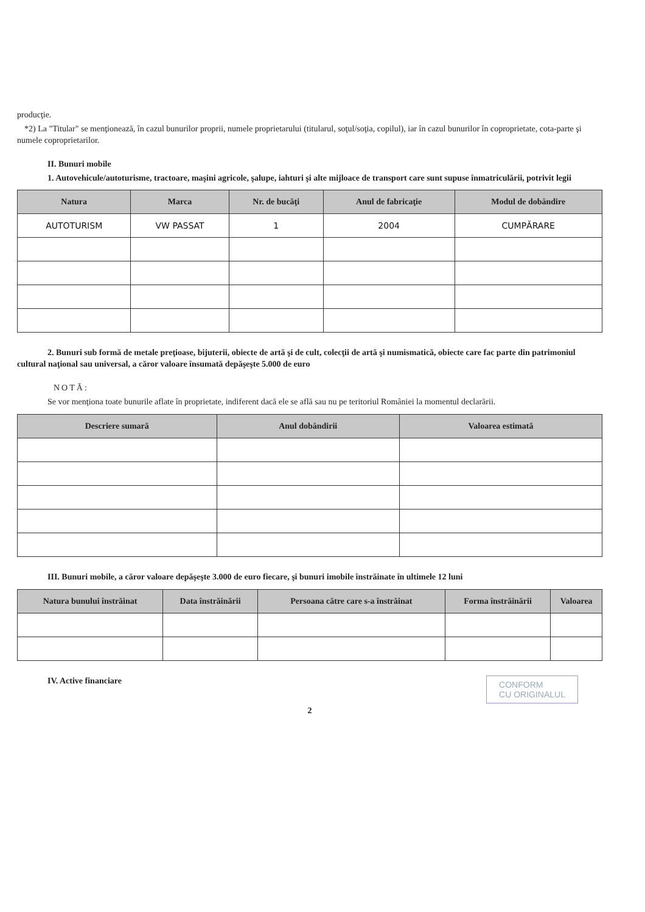producţie.
*2) La "Titular" se menţionează, în cazul bunurilor proprii, numele proprietarului (titularul, soţul/soţia, copilul), iar în cazul bunurilor în coproprietate, cota-parte şi numele coproprietarilor.
II. Bunuri mobile
1. Autovehicule/autoturisme, tractoare, maşini agricole, şalupe, iahturi şi alte mijloace de transport care sunt supuse înmatriculării, potrivit legii
| Natura | Marca | Nr. de bucăţi | Anul de fabricaţie | Modul de dobândire |
| --- | --- | --- | --- | --- |
| AUTOTURISM | VW PASSAT | 1 | 2004 | CUMPĂRARE |
2. Bunuri sub formă de metale preţioase, bijuterii, obiecte de artă şi de cult, colecţii de artă şi numismatică, obiecte care fac parte din patrimoniul cultural naţional sau universal, a căror valoare însumată depăşeşte 5.000 de euro
NOTĂ:
Se vor menţiona toate bunurile aflate în proprietate, indiferent dacă ele se află sau nu pe teritoriul României la momentul declarării.
| Descriere sumară | Anul dobândirii | Valoarea estimată |
| --- | --- | --- |
III. Bunuri mobile, a căror valoare depăşeşte 3.000 de euro fiecare, şi bunuri imobile înstrăinate în ultimele 12 luni
| Natura bunului înstrăinat | Data înstrăinării | Persoana către care s-a înstrăinat | Forma înstrăinării | Valoarea |
| --- | --- | --- | --- | --- |
CONFORM
CU ORIGINALUL
IV. Active financiare
2